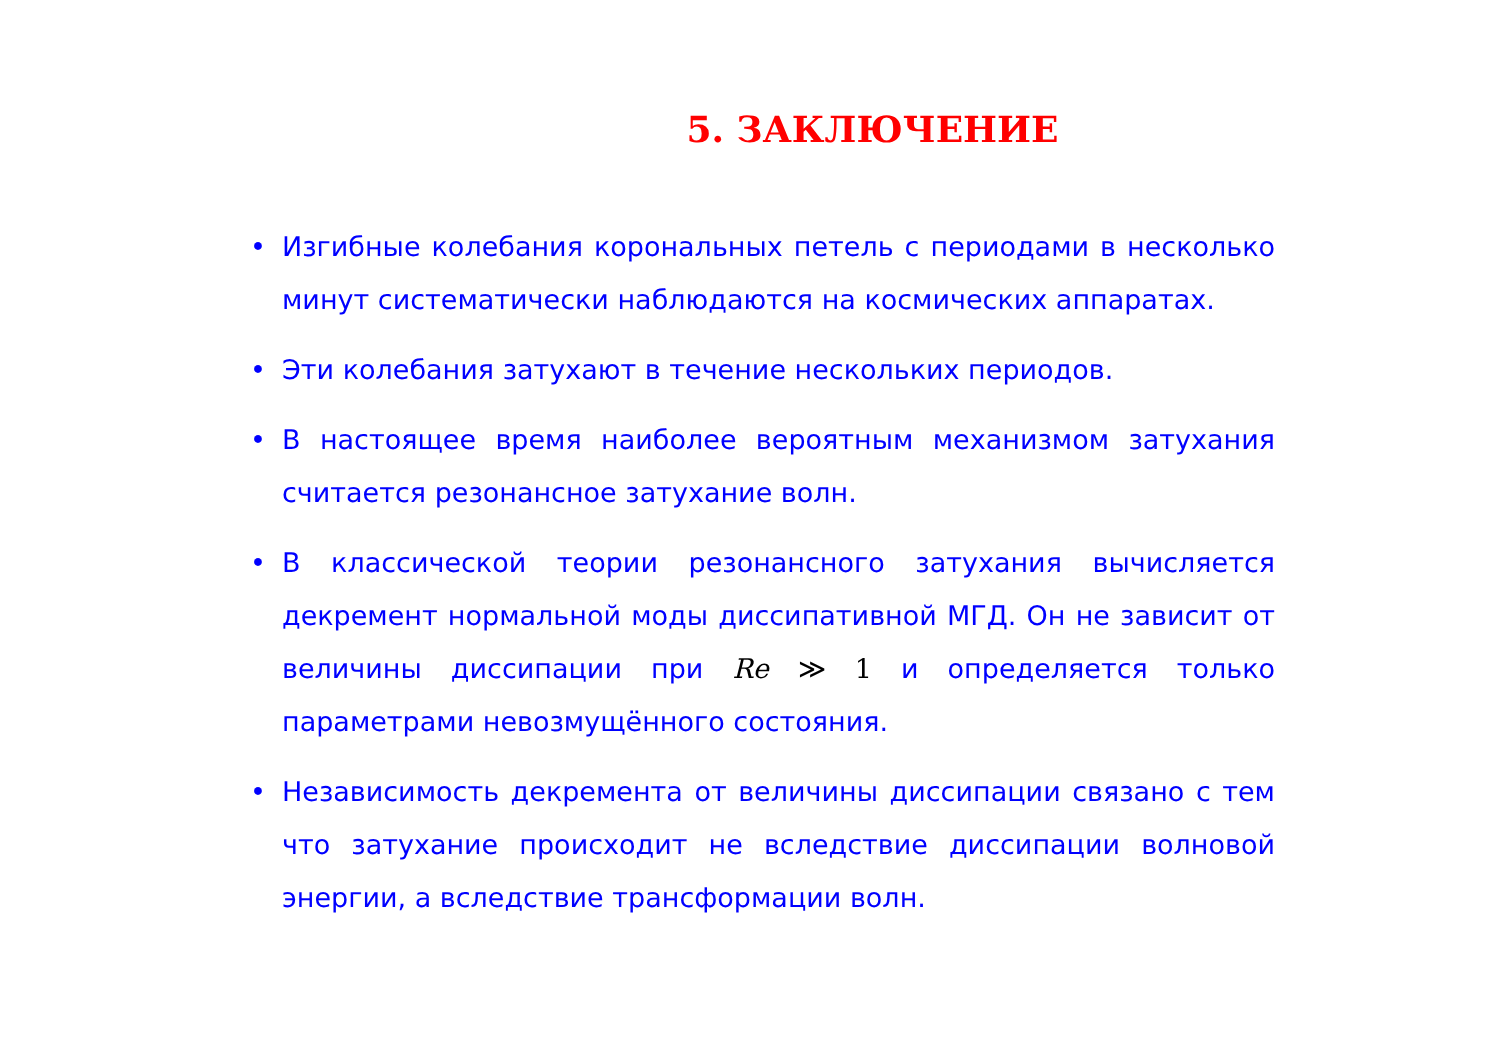5. ЗАКЛЮЧЕНИЕ
• Изгибные колебания корональных петель с периодами в несколько минут систематически наблюдаются на космических аппаратах.
• Эти колебания затухают в течение нескольких периодов.
• В настоящее время наиболее вероятным механизмом затухания считается резонансное затухание волн.
• В классической теории резонансного затухания вычисляется декремент нормальной моды диссипативной МГД. Он не зависит от величины диссипации при Re ≫ 1 и определяется только параметрами невозмущённого состояния.
• Независимость декремента от величины диссипации связано с тем что затухание происходит не вследствие диссипации волновой энергии, а вследствие трансформации волн.